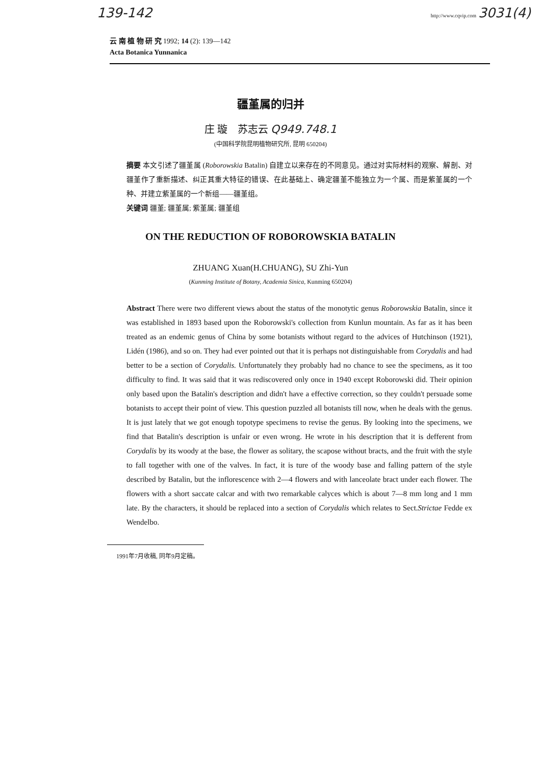139-142 http://www.cqvip.com 3031(4)
云 南 植 物 研 究 1992; 14 (2): 139—142
Acta Botanica Yunnanica
疆堇属的归并
庄 璇 苏志云 Q949.748.1
(中国科学院昆明植物研究所, 昆明 650204)
摘要 本文引述了疆堇属 (Roborowskia Batalin) 自建立以来存在的不同意见。通过对实际材料的观察、解剖、对疆堇作了重新描述、纠正其重大特征的错误、在此基础上、确定疆堇不能独立为一个属、而是紫堇属的一个种、并建立紫堇属的一个新组——疆堇组。
关键词 疆堇; 疆堇属; 紫堇属; 疆堇组
ON THE REDUCTION OF ROBOROWSKIA BATALIN
ZHUANG Xuan(H.CHUANG), SU Zhi-Yun
(Kunming Institute of Botany, Academia Sinica, Kunming 650204)
Abstract There were two different views about the status of the monotytic genus Roborowskia Batalin, since it was established in 1893 based upon the Roborowski's collection from Kunlun mountain. As far as it has been treated as an endemic genus of China by some botanists without regard to the advices of Hutchinson (1921), Lidén (1986), and so on. They had ever pointed out that it is perhaps not distinguishable from Corydalis and had better to be a section of Corydalis. Unfortunately they probably had no chance to see the specimens, as it too difficulty to find. It was said that it was rediscovered only once in 1940 except Roborowski did. Their opinion only based upon the Batalin's description and didn't have a effective correction, so they couldn't persuade some botanists to accept their point of view. This question puzzled all botanists till now, when he deals with the genus. It is just lately that we got enough topotype specimens to revise the genus. By looking into the specimens, we find that Batalin's description is unfair or even wrong. He wrote in his description that it is defferent from Corydalis by its woody at the base, the flower as solitary, the scapose without bracts, and the fruit with the style to fall together with one of the valves. In fact, it is ture of the woody base and falling pattern of the style described by Batalin, but the inflorescence with 2—4 flowers and with lanceolate bract under each flower. The flowers with a short saccate calcar and with two remarkable calyces which is about 7—8 mm long and 1 mm late. By the characters, it should be replaced into a section of Corydalis which relates to Sect.Strictae Fedde ex Wendelbo.
1991年7月收稿, 同年9月定稿。